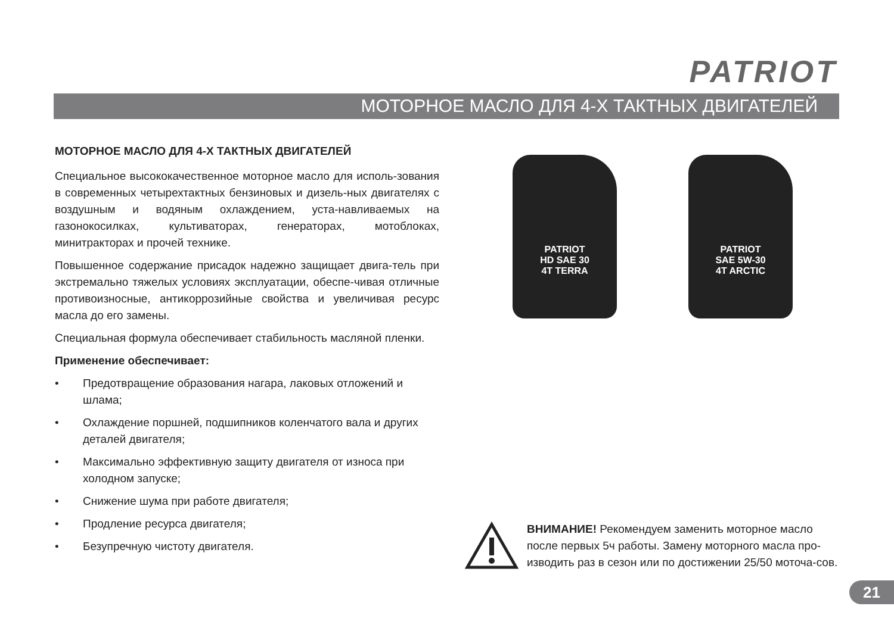PATRIOT
МОТОРНОЕ МАСЛО ДЛЯ 4-Х ТАКТНЫХ ДВИГАТЕЛЕЙ
МОТОРНОЕ МАСЛО ДЛЯ 4-Х ТАКТНЫХ ДВИГАТЕЛЕЙ
Специальное высококачественное моторное масло для исполь-зования в современных четырехтактных бензиновых и дизель-ных двигателях с воздушным и водяным охлаждением, уста-навливаемых на газонокосилках, культиваторах, генераторах, мотоблоках, минитракторах и прочей технике.
Повышенное содержание присадок надежно защищает двига-тель при экстремально тяжелых условиях эксплуатации, обеспе-чивая отличные противоизносные, антикоррозийные свойства и увеличивая ресурс масла до его замены.
Специальная формула обеспечивает стабильность масляной пленки.
Применение обеспечивает:
• Предотвращение образования нагара, лаковых отложений и шлама;
• Охлаждение поршней, подшипников коленчатого вала и других деталей двигателя;
• Максимально эффективную защиту двигателя от износа при холодном запуске;
• Снижение шума при работе двигателя;
• Продление ресурса двигателя;
• Безупречную чистоту двигателя.
PATRIOT
HD SAE 30
4T TERRA
PATRIOT
SAE 5W-30
4T ARCTIC
ВНИМАНИЕ! Рекомендуем заменить моторное масло после первых 5ч работы. Замену моторного масла про-изводить раз в сезон или по достижении 25/50 моточа-сов.
21